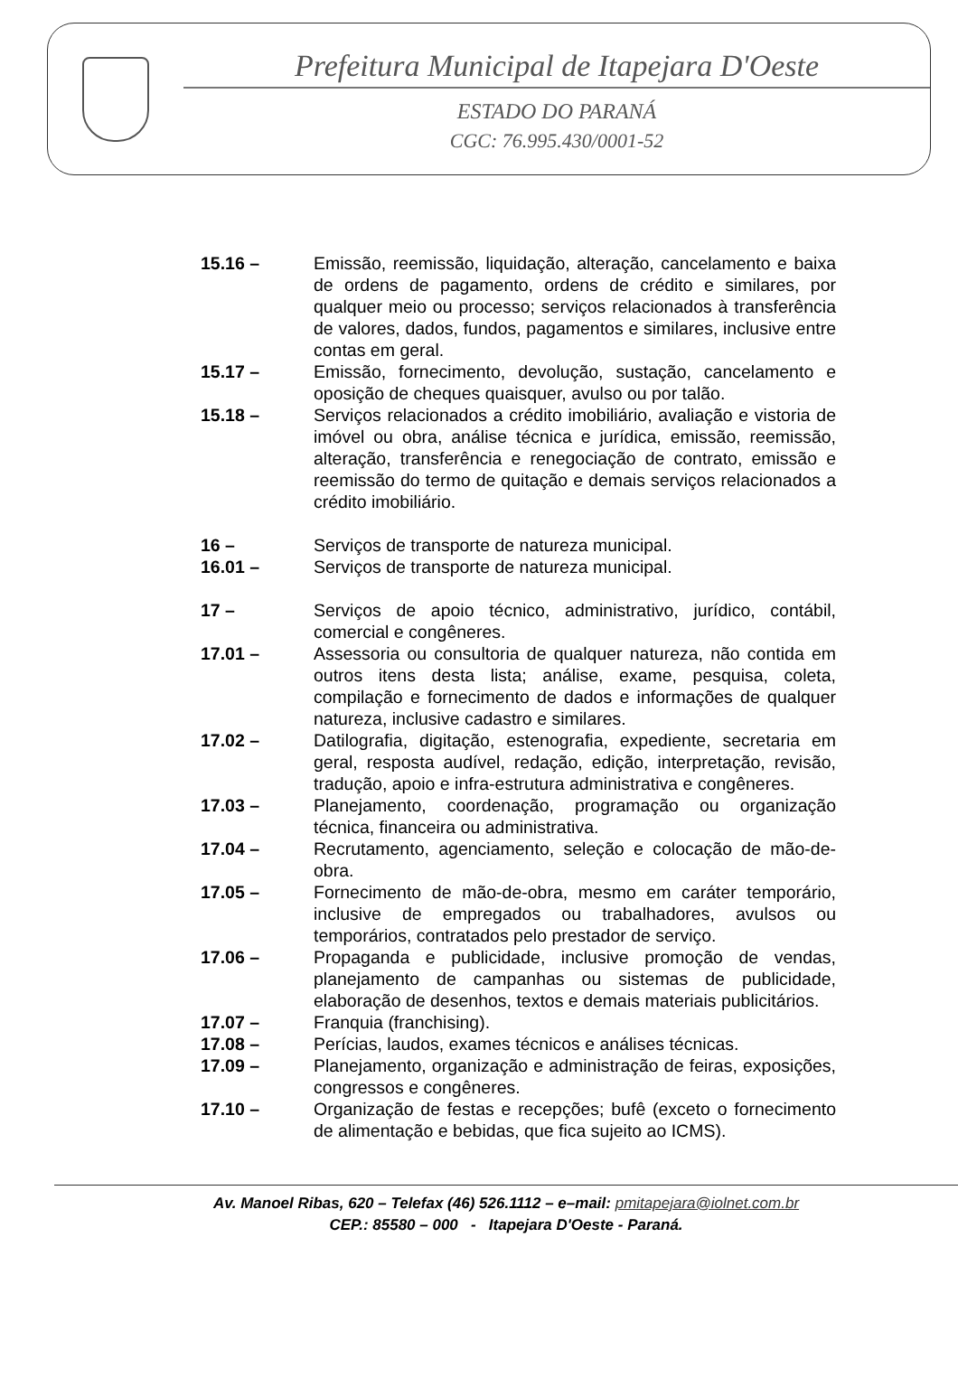Prefeitura Municipal de Itapejara D'Oeste
ESTADO DO PARANÁ
CGC: 76.995.430/0001-52
15.16 – Emissão, reemissão, liquidação, alteração, cancelamento e baixa de ordens de pagamento, ordens de crédito e similares, por qualquer meio ou processo; serviços relacionados à transferência de valores, dados, fundos, pagamentos e similares, inclusive entre contas em geral.
15.17 – Emissão, fornecimento, devolução, sustação, cancelamento e oposição de cheques quaisquer, avulso ou por talão.
15.18 – Serviços relacionados a crédito imobiliário, avaliação e vistoria de imóvel ou obra, análise técnica e jurídica, emissão, reemissão, alteração, transferência e renegociação de contrato, emissão e reemissão do termo de quitação e demais serviços relacionados a crédito imobiliário.
16 – Serviços de transporte de natureza municipal.
16.01 – Serviços de transporte de natureza municipal.
17 – Serviços de apoio técnico, administrativo, jurídico, contábil, comercial e congêneres.
17.01 – Assessoria ou consultoria de qualquer natureza, não contida em outros itens desta lista; análise, exame, pesquisa, coleta, compilação e fornecimento de dados e informações de qualquer natureza, inclusive cadastro e similares.
17.02 – Datilografia, digitação, estenografia, expediente, secretaria em geral, resposta audível, redação, edição, interpretação, revisão, tradução, apoio e infra-estrutura administrativa e congêneres.
17.03 – Planejamento, coordenação, programação ou organização técnica, financeira ou administrativa.
17.04 – Recrutamento, agenciamento, seleção e colocação de mão-de-obra.
17.05 – Fornecimento de mão-de-obra, mesmo em caráter temporário, inclusive de empregados ou trabalhadores, avulsos ou temporários, contratados pelo prestador de serviço.
17.06 – Propaganda e publicidade, inclusive promoção de vendas, planejamento de campanhas ou sistemas de publicidade, elaboração de desenhos, textos e demais materiais publicitários.
17.07 – Franquia (franchising).
17.08 – Perícias, laudos, exames técnicos e análises técnicas.
17.09 – Planejamento, organização e administração de feiras, exposições, congressos e congêneres.
17.10 – Organização de festas e recepções; bufê (exceto o fornecimento de alimentação e bebidas, que fica sujeito ao ICMS).
Av. Manoel Ribas, 620 – Telefax (46) 526.1112 – e–mail: pmitapejara@iolnet.com.br
CEP.: 85580 – 000 - Itapejara D'Oeste - Paraná.